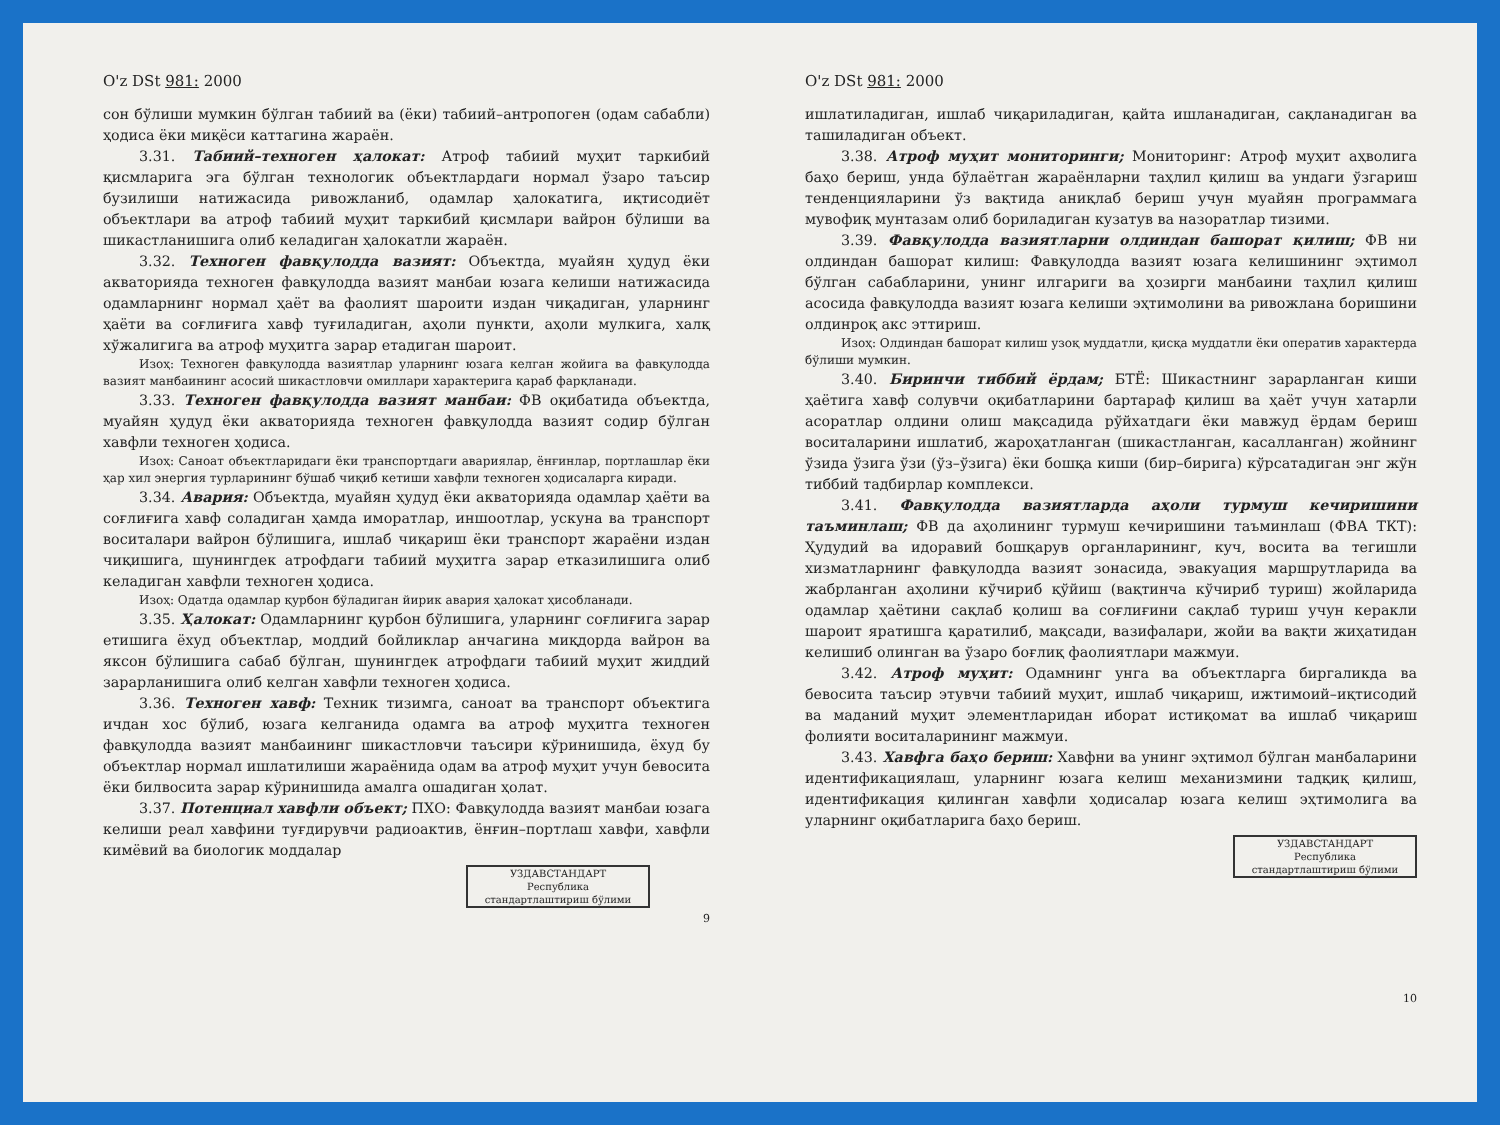O'z DSt 981: 2000
сон бўлиши мумкин бўлган табиий ва (ёки) табиий–антропоген (одам сабабли) ҳодиса ёки миқёси каттагина жараён.
3.31. Табиий–техноген ҳалокат: Атроф табиий муҳит таркибий қисмларига эга бўлган технологик объектлардаги нормал ўзаро таъсир бузилиши натижасида ривожланиб, одамлар ҳалокатига, иқтисодиёт объектлари ва атроф табиий муҳит таркибий қисмлари вайрон бўлиши ва шикастланишига олиб келадиган ҳалокатли жараён.
3.32. Техноген фавқулодда вазият: Объектда, муайян ҳудуд ёки акваторияда техноген фавқулодда вазият манбаи юзага келиши натижасида одамларнинг нормал ҳаёт ва фаолият шароити издан чиқадиган, уларнинг ҳаёти ва соғлиғига хавф туғиладиган, аҳоли пункти, аҳоли мулкига, халқ хўжалигига ва атроф муҳитга зарар етадиган шароит.
Изоҳ: Техноген фавқулодда вазиятлар уларнинг юзага келган жойига ва фавқулодда вазият манбаининг асосий шикастловчи омиллари характерига қараб фарқланади.
3.33. Техноген фавқулодда вазият манбаи: ФВ оқибатида объектда, муайян ҳудуд ёки акваторияда техноген фавқулодда вазият содир бўлган хавфли техноген ҳодиса.
Изоҳ: Саноат объектларидаги ёки транспортдаги авариялар, ёнғинлар, портлашлар ёки ҳар хил энергия турларининг бўшаб чиқиб кетиши хавфли техноген ҳодисаларга киради.
3.34. Авария: Объектда, муайян ҳудуд ёки акваторияда одамлар ҳаёти ва соғлиғига хавф соладиган ҳамда иморатлар, иншоотлар, ускуна ва транспорт воситалари вайрон бўлишига, ишлаб чиқариш ёки транспорт жараёни издан чиқишига, шунингдек атрофдаги табиий муҳитга зарар етказилишига олиб келадиган хавфли техноген ҳодиса.
Изоҳ: Одатда одамлар қурбон бўладиган йирик авария ҳалокат ҳисобланади.
3.35. Ҳалокат: Одамларнинг қурбон бўлишига, уларнинг соғлиғига зарар етишига ёхуд объектлар, моддий бойликлар анчагина миқдорда вайрон ва яксон бўлишига сабаб бўлган, шунингдек атрофдаги табиий муҳит жиддий зарарланишига олиб келган хавфли техноген ҳодиса.
3.36. Техноген хавф: Техник тизимга, саноат ва транспорт объектига ичдан хос бўлиб, юзага келганида одамга ва атроф муҳитга техноген фавқулодда вазият манбаининг шикастловчи таъсири кўринишида, ёхуд бу объектлар нормал ишлатилиши жараёнида одам ва атроф муҳит учун бевосита ёки билвосита зарар кўринишида амалга ошадиган ҳолат.
3.37. Потенциал хавфли объект; ПХО: Фавқулодда вазият манбаи юзага келиши реал хавфини туғдирувчи радиоактив, ёнғин–портлаш хавфи, хавфли кимёвий ва биологик моддалар
УЗДАВСТАНДАРТ
Республика
стандартлаштириш бўлими
9
O'z DSt 981: 2000
ишлатиладиган, ишлаб чиқариладиган, қайта ишланадиган, сақланадиган ва ташиладиган объект.
3.38. Атроф муҳит мониторинги; Мониторинг: Атроф муҳит аҳволига баҳо бериш, унда бўлаётган жараёнларни таҳлил қилиш ва ундаги ўзгариш тенденцияларини ўз вақтида аниқлаб бериш учун муайян программага мувофиқ мунтазам олиб бориладиган кузатув ва назоратлар тизими.
3.39. Фавқулодда вазиятларни олдиндан башорат қилиш; ФВ ни олдиндан башорат килиш: Фавқулодда вазият юзага келишининг эҳтимол бўлган сабабларини, унинг илгариги ва ҳозирги манбаини таҳлил қилиш асосида фавқулодда вазият юзага келиши эҳтимолини ва ривожлана боришини олдинроқ акс эттириш.
Изоҳ: Олдиндан башорат килиш узоқ муддатли, қисқа муддатли ёки оперaтив характерда бўлиши мумкин.
3.40. Биринчи тиббий ёрдам; БТЁ: Шикастнинг зарарланган киши ҳаётига хавф солувчи оқибатларини бартараф қилиш ва ҳаёт учун хатарли асоратлар олдини олиш мақсадида рўйхатдаги ёки мавжуд ёрдам бериш воситаларини ишлатиб, жароҳатланган (шикастланган, касалланган) жойнинг ўзида ўзига ўзи (ўз–ўзига) ёки бошқа киши (бир–бирига) кўрсатадиган энг жўн тиббий тадбирлар комплекси.
3.41. Фавқулодда вазиятларда аҳоли турмуш кечиришини таъминлаш; ФВ да аҳолининг турмуш кечиришини таъминлаш (ФВА ТКТ): Ҳудудий ва идоравий бошқарув органларининг, куч, восита ва тегишли хизматларнинг фавқулодда вазият зонасида, эвакуация маршрутларида ва жабрланган аҳолини кўчириб қўйиш (вақтинча кўчириб туриш) жойларида одамлар ҳаётини сақлаб қолиш ва соғлиғини сақлаб туриш учун керакли шароит яратишга қаратилиб, мақсади, вазифалари, жойи ва вақти жиҳатидан келишиб олинган ва ўзаро боғлиқ фаолиятлари мажмуи.
3.42. Атроф муҳит: Одамнинг унга ва объектларга биргаликда ва бевосита таъсир этувчи табиий муҳит, ишлаб чиқариш, ижтимоий–иқтисодий ва маданий муҳит элементларидан иборат истиқомат ва ишлаб чиқариш фолияти воситаларининг мажмуи.
3.43. Хавфга баҳо бериш: Хавфни ва унинг эҳтимол бўлган манбаларини идентификациялаш, уларнинг юзага келиш механизмини тадқиқ қилиш, идентификация қилинган хавфли ҳодисалар юзага келиш эҳтимолига ва уларнинг оқибатларига баҳо бериш.
УЗДАВСТАНДАРТ
Республика
стандартлаштириш бўлими
10